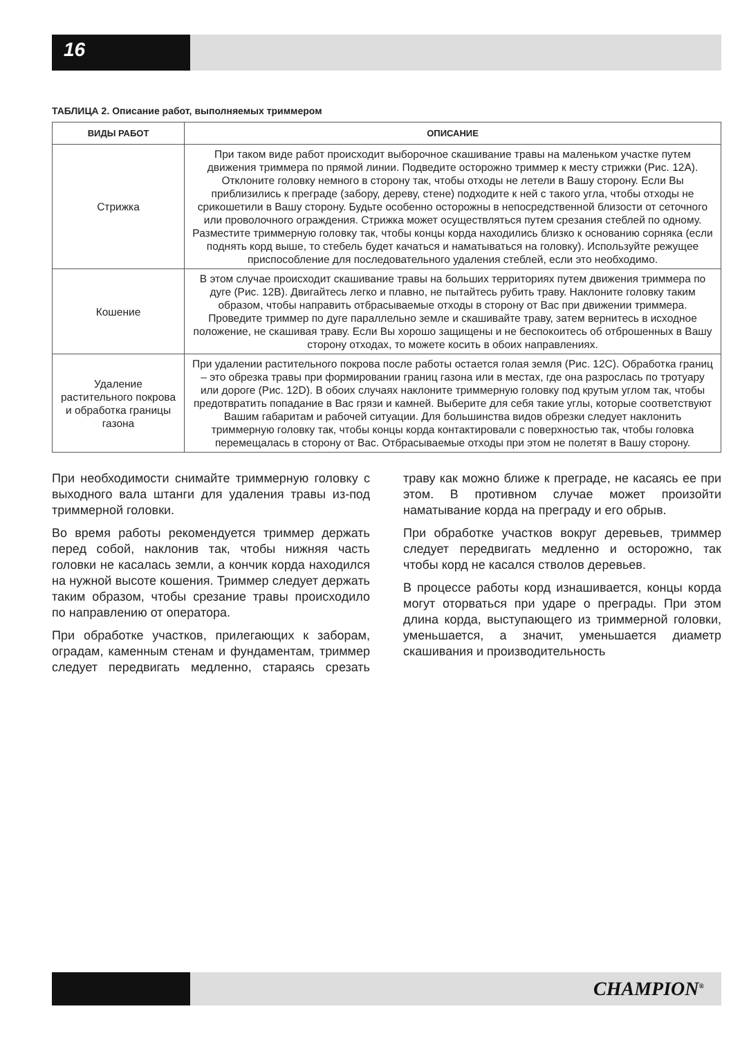16
ТАБЛИЦА 2. Описание работ, выполняемых триммером
| ВИДЫ РАБОТ | ОПИСАНИЕ |
| --- | --- |
| Стрижка | При таком виде работ происходит выборочное скашивание травы на маленьком участке путем движения триммера по прямой линии. Подведите осторожно триммер к месту стрижки (Рис. 12А). Отклоните головку немного в сторону так, чтобы отходы не летели в Вашу сторону. Если Вы приблизились к преграде (забору, дереву, стене) подходите к ней с такого угла, чтобы отходы не срикошетили в Вашу сторону. Будьте особенно осторожны в непосредственной близости от сеточного или проволочного ограждения. Стрижка может осуществляться путем срезания стеблей по одному. Разместите триммерную головку так, чтобы концы корда находились близко к основанию сорняка (если поднять корд выше, то стебель будет качаться и наматываться на головку). Используйте режущее приспособление для последовательного удаления стеблей, если это необходимо. |
| Кошение | В этом случае происходит скашивание травы на больших территориях путем движения триммера по дуге (Рис. 12B). Двигайтесь легко и плавно, не пытайтесь рубить траву. Наклоните головку таким образом, чтобы направить отбрасываемые отходы в сторону от Вас при движении триммера. Проведите триммер по дуге параллельно земле и скашивайте траву, затем вернитесь в исходное положение, не скашивая траву. Если Вы хорошо защищены и не беспокоитесь об отброшенных в Вашу сторону отходах, то можете косить в обоих направлениях. |
| Удаление растительного покрова и обработка границы газона | При удалении растительного покрова после работы остается голая земля (Рис. 12C). Обработка границ – это обрезка травы при формировании границ газона или в местах, где она разрослась по тротуару или дороге (Рис. 12D). В обоих случаях наклоните триммерную головку под крутым углом так, чтобы предотвратить попадание в Вас грязи и камней. Выберите для себя такие углы, которые соответствуют Вашим габаритам и рабочей ситуации. Для большинства видов обрезки следует наклонить триммерную головку так, чтобы концы корда контактировали с поверхностью так, чтобы головка перемещалась в сторону от Вас. Отбрасываемые отходы при этом не полетят в Вашу сторону. |
При необходимости снимайте триммерную головку с выходного вала штанги для удаления травы из-под триммерной головки.
Во время работы рекомендуется триммер держать перед собой, наклонив так, чтобы нижняя часть головки не касалась земли, а кончик корда находился на нужной высоте кошения. Триммер следует держать таким образом, чтобы срезание травы происходило по направлению от оператора.
При обработке участков, прилегающих к заборам, оградам, каменным стенам и фундаментам, триммер следует передвигать медленно, стараясь срезать траву как можно ближе к преграде, не касаясь ее при этом. В противном случае может произойти наматывание корда на преграду и его обрыв.
При обработке участков вокруг деревьев, триммер следует передвигать медленно и осторожно, так чтобы корд не касался стволов деревьев.
В процессе работы корд изнашивается, концы корда могут оторваться при ударе о преграды. При этом длина корда, выступающего из триммерной головки, уменьшается, а значит, уменьшается диаметр скашивания и производительность
CHAMPION<sup>®</sup>